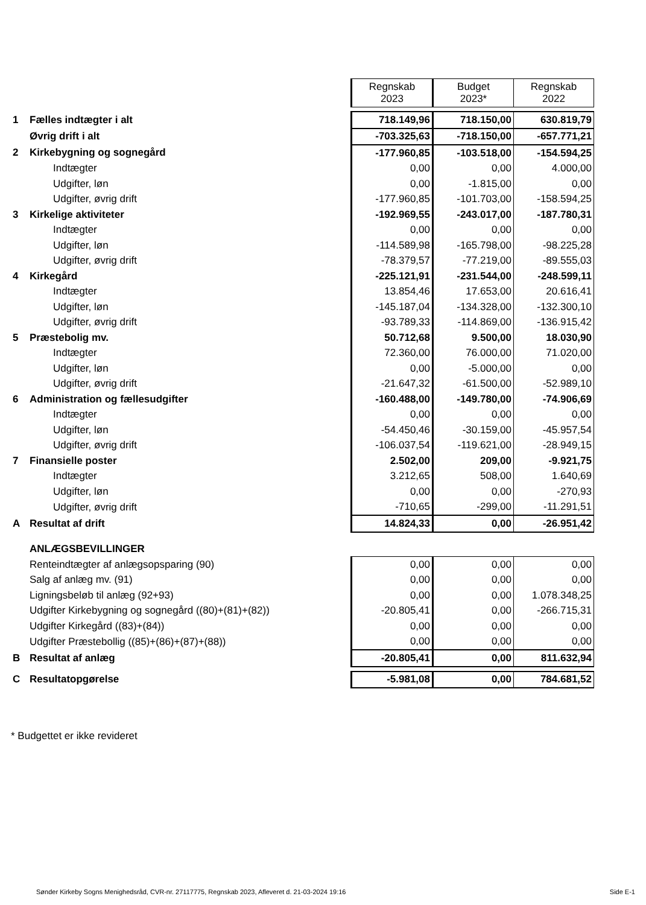| | | Regnskab 2023 | Budget 2023* | Regnskab 2022 |
| 1 | Fælles indtægter i alt | 718.149,96 | 718.150,00 | 630.819,79 |
| | Øvrig drift i alt | -703.325,63 | -718.150,00 | -657.771,21 |
| 2 | Kirkebygning og sognegård | -177.960,85 | -103.518,00 | -154.594,25 |
| | Indtægter | 0,00 | 0,00 | 4.000,00 |
| | Udgifter, løn | 0,00 | -1.815,00 | 0,00 |
| | Udgifter, øvrig drift | -177.960,85 | -101.703,00 | -158.594,25 |
| 3 | Kirkelige aktiviteter | -192.969,55 | -243.017,00 | -187.780,31 |
| | Indtægter | 0,00 | 0,00 | 0,00 |
| | Udgifter, løn | -114.589,98 | -165.798,00 | -98.225,28 |
| | Udgifter, øvrig drift | -78.379,57 | -77.219,00 | -89.555,03 |
| 4 | Kirkegård | -225.121,91 | -231.544,00 | -248.599,11 |
| | Indtægter | 13.854,46 | 17.653,00 | 20.616,41 |
| | Udgifter, løn | -145.187,04 | -134.328,00 | -132.300,10 |
| | Udgifter, øvrig drift | -93.789,33 | -114.869,00 | -136.915,42 |
| 5 | Præstebolig mv. | 50.712,68 | 9.500,00 | 18.030,90 |
| | Indtægter | 72.360,00 | 76.000,00 | 71.020,00 |
| | Udgifter, løn | 0,00 | -5.000,00 | 0,00 |
| | Udgifter, øvrig drift | -21.647,32 | -61.500,00 | -52.989,10 |
| 6 | Administration og fællesudgifter | -160.488,00 | -149.780,00 | -74.906,69 |
| | Indtægter | 0,00 | 0,00 | 0,00 |
| | Udgifter, løn | -54.450,46 | -30.159,00 | -45.957,54 |
| | Udgifter, øvrig drift | -106.037,54 | -119.621,00 | -28.949,15 |
| 7 | Finansielle poster | 2.502,00 | 209,00 | -9.921,75 |
| | Indtægter | 3.212,65 | 508,00 | 1.640,69 |
| | Udgifter, løn | 0,00 | 0,00 | -270,93 |
| | Udgifter, øvrig drift | -710,65 | -299,00 | -11.291,51 |
| A | Resultat af drift | 14.824,33 | 0,00 | -26.951,42 |
| | ANLÆGSBEVILLINGER | | | |
| | Renteindtægter af anlægsopsparing (90) | 0,00 | 0,00 | 0,00 |
| | Salg af anlæg mv. (91) | 0,00 | 0,00 | 0,00 |
| | Ligningsbeløb til anlæg (92+93) | 0,00 | 0,00 | 1.078.348,25 |
| | Udgifter Kirkebygning og sognegård ((80)+(81)+(82)) | -20.805,41 | 0,00 | -266.715,31 |
| | Udgifter Kirkegård ((83)+(84)) | 0,00 | 0,00 | 0,00 |
| | Udgifter Præstebollig ((85)+(86)+(87)+(88)) | 0,00 | 0,00 | 0,00 |
| B | Resultat af anlæg | -20.805,41 | 0,00 | 811.632,94 |
| C | Resultatopgørelse | -5.981,08 | 0,00 | 784.681,52 |
* Budgettet er ikke revideret
Sønder Kirkeby Sogns Menighedsråd, CVR-nr. 27117775, Regnskab 2023, Afleveret d. 21-03-2024 19:16 Side E-1